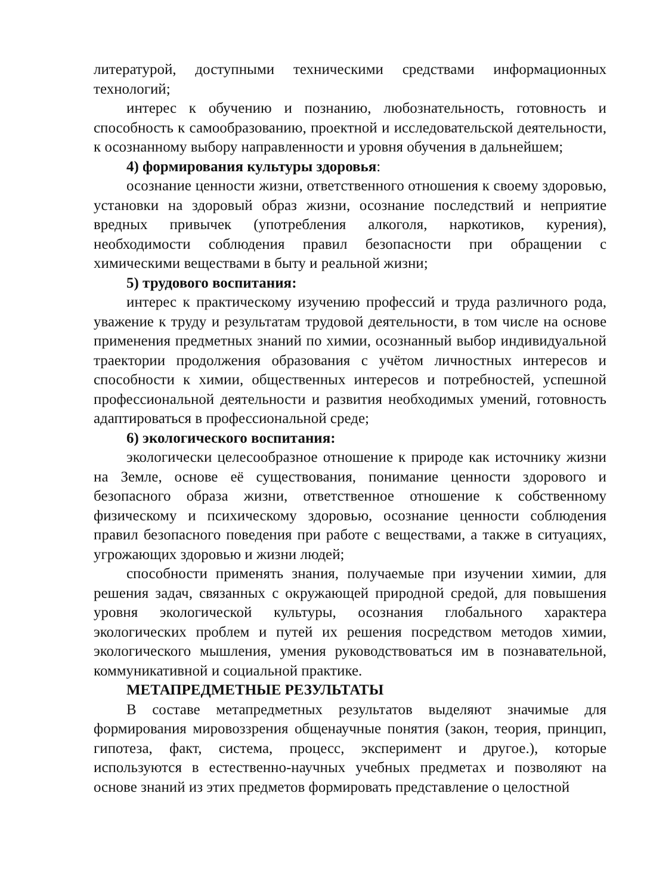литературой, доступными техническими средствами информационных технологий;
интерес к обучению и познанию, любознательность, готовность и способность к самообразованию, проектной и исследовательской деятельности, к осознанному выбору направленности и уровня обучения в дальнейшем;
4) формирования культуры здоровья:
осознание ценности жизни, ответственного отношения к своему здоровью, установки на здоровый образ жизни, осознание последствий и неприятие вредных привычек (употребления алкоголя, наркотиков, курения), необходимости соблюдения правил безопасности при обращении с химическими веществами в быту и реальной жизни;
5) трудового воспитания:
интерес к практическому изучению профессий и труда различного рода, уважение к труду и результатам трудовой деятельности, в том числе на основе применения предметных знаний по химии, осознанный выбор индивидуальной траектории продолжения образования с учётом личностных интересов и способности к химии, общественных интересов и потребностей, успешной профессиональной деятельности и развития необходимых умений, готовность адаптироваться в профессиональной среде;
6) экологического воспитания:
экологически целесообразное отношение к природе как источнику жизни на Земле, основе её существования, понимание ценности здорового и безопасного образа жизни, ответственное отношение к собственному физическому и психическому здоровью, осознание ценности соблюдения правил безопасного поведения при работе с веществами, а также в ситуациях, угрожающих здоровью и жизни людей;
способности применять знания, получаемые при изучении химии, для решения задач, связанных с окружающей природной средой, для повышения уровня экологической культуры, осознания глобального характера экологических проблем и путей их решения посредством методов химии, экологического мышления, умения руководствоваться им в познавательной, коммуникативной и социальной практике.
МЕТАПРЕДМЕТНЫЕ РЕЗУЛЬТАТЫ
В составе метапредметных результатов выделяют значимые для формирования мировоззрения общенаучные понятия (закон, теория, принцип, гипотеза, факт, система, процесс, эксперимент и другое.), которые используются в естественно-научных учебных предметах и позволяют на основе знаний из этих предметов формировать представление о целостной